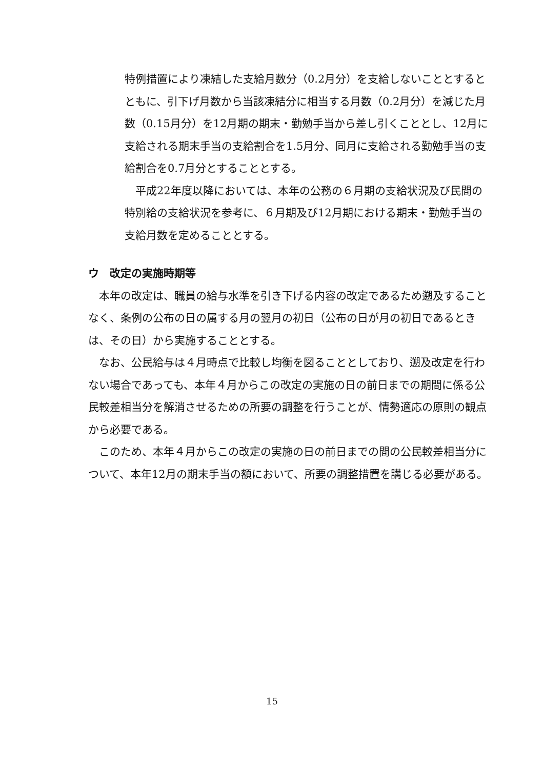特例措置により凍結した支給月数分（0.2月分）を支給しないこととするとともに、引下げ月数から当該凍結分に相当する月数（0.2月分）を減じた月数（0.15月分）を12月期の期末・勤勉手当から差し引くこととし、12月に支給される期末手当の支給割合を1.5月分、同月に支給される勤勉手当の支給割合を0.7月分とすることとする。
　平成22年度以降においては、本年の公務の６月期の支給状況及び民間の特別給の支給状況を参考に、６月期及び12月期における期末・勤勉手当の支給月数を定めることとする。
ウ　改定の実施時期等
　本年の改定は、職員の給与水準を引き下げる内容の改定であるため遡及することなく、条例の公布の日の属する月の翌月の初日（公布の日が月の初日であるときは、その日）から実施することとする。
　なお、公民給与は４月時点で比較し均衡を図ることとしており、遡及改定を行わない場合であっても、本年４月からこの改定の実施の日の前日までの期間に係る公民較差相当分を解消させるための所要の調整を行うことが、情勢適応の原則の観点から必要である。
　このため、本年４月からこの改定の実施の日の前日までの間の公民較差相当分について、本年12月の期末手当の額において、所要の調整措置を講じる必要がある。
15